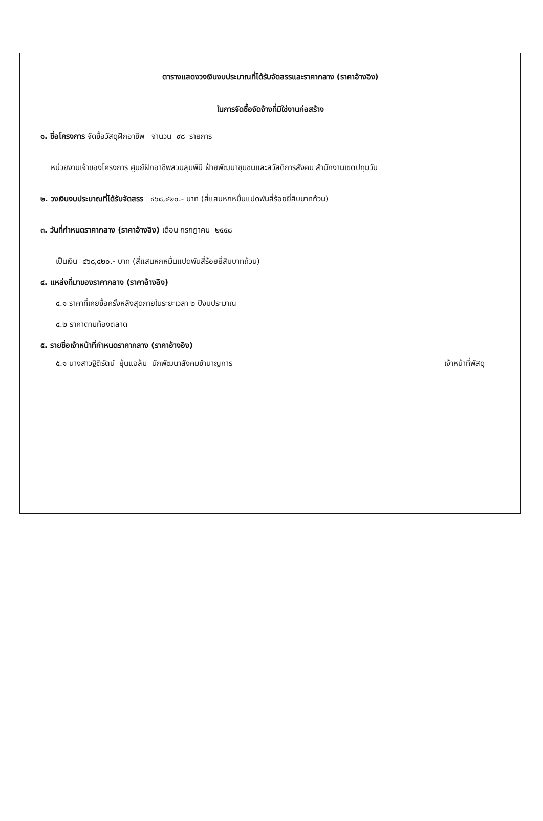ตารางแสดงวงเงินงบประมาณที่ได้รับจัดสรรและราคากลาง (ราคาอ้างอิง)
ในการจัดซื้อจัดจ้างที่มิใช่งานก่อสร้าง
๑. ชื่อโครงการ จัดซื้อวัสดุฝึกอาชีพ จำนวน ๙๘ รายการ
หน่วยงานเจ้าของโครงการ ศูนย์ฝึกอาชีพสวนลุมพินี ฝ่ายพัฒนาชุมชนและสวัสดิการสังคม สำนักงานเขตปทุมวัน
๒. วงเงินงบประมาณที่ได้รับจัดสรร ๔๖๘,๔๒๐.- บาท (สี่แสนหกหมื่นแปดพันสี่ร้อยยี่สิบบาทถ้วน)
๓. วันที่กำหนดราคากลาง (ราคาอ้างอิง) เดือน กรกฎาคม ๒๕๕๘
เป็นเงิน ๔๖๘,๔๒๐.- บาท (สี่แสนหกหมื่นแปดพันสี่ร้อยยี่สิบบาทถ้วน)
๔. แหล่งที่มาของราคากลาง (ราคาอ้างอิง)
๔.๑ ราคาที่เคยซื้อครั้งหลังสุดภายในระยะเวลา ๒ ปีงบประมาณ
๔.๒ ราคาตามท้องตลาด
๕. รายชื่อเจ้าหน้าที่กำหนดราคากลาง (ราคาอ้างอิง)
๕.๑ นางสาวฐิติรัตน์ ยุ้นแฉล้ม นักพัฒนาสังคมชำนาญการ เจ้าหน้าที่พัสดุ